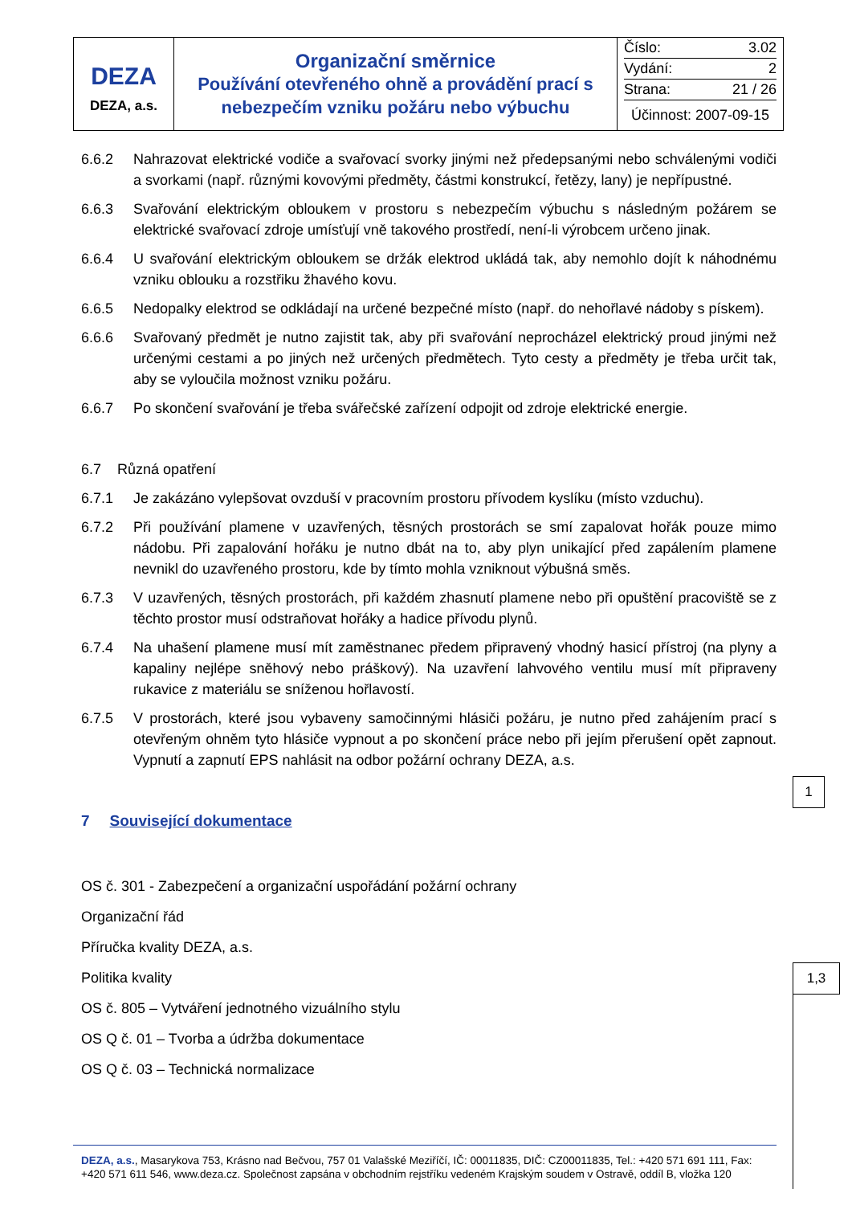| DEZA DEZA, a.s. | Organizační směrnice Používání otevřeného ohně a provádění prací s nebezpečím vzniku požáru nebo výbuchu | Číslo: 3.02 Vydání: 2 Strana: 21 / 26 Účinnost: 2007-09-15 |
6.6.2 Nahrazovat elektrické vodiče a svařovací svorky jinými než předepsanými nebo schválenými vodiči a svorkami (např. různými kovovými předměty, částmi konstrukcí, řetězy, lany) je nepřípustné.
6.6.3 Svařování elektrickým obloukem v prostoru s nebezpečím výbuchu s následným požárem se elektrické svařovací zdroje umísťují vně takového prostředí, není-li výrobcem určeno jinak.
6.6.4 U svařování elektrickým obloukem se držák elektrod ukládá tak, aby nemohlo dojít k náhodnému vzniku oblouku a rozstřiku žhavého kovu.
6.6.5 Nedopalky elektrod se odkládají na určené bezpečné místo (např. do nehořlavé nádoby s pískem).
6.6.6 Svařovaný předmět je nutno zajistit tak, aby při svařování neprocházel elektrický proud jinými než určenými cestami a po jiných než určených předmětech. Tyto cesty a předměty je třeba určit tak, aby se vyloučila možnost vzniku požáru.
6.6.7 Po skončení svařování je třeba svářečské zařízení odpojit od zdroje elektrické energie.
6.7 Různá opatření
6.7.1 Je zakázáno vylepšovat ovzduší v pracovním prostoru přívodem kyslíku (místo vzduchu).
6.7.2 Při používání plamene v uzavřených, těsných prostorách se smí zapalovat hořák pouze mimo nádobu. Při zapalování hořáku je nutno dbát na to, aby plyn unikající před zapálením plamene nevnikl do uzavřeného prostoru, kde by tímto mohla vzniknout výbušná směs.
6.7.3 V uzavřených, těsných prostorách, při každém zhasnutí plamene nebo při opuštění pracoviště se z těchto prostor musí odstraňovat hořáky a hadice přívodu plynů.
6.7.4 Na uhašení plamene musí mít zaměstnanec předem připravený vhodný hasicí přístroj (na plyny a kapaliny nejlépe sněhový nebo práškový). Na uzavření lahvového ventilu musí mít připraveny rukavice z materiálu se sníženou hořlavostí.
6.7.5 V prostorách, které jsou vybaveny samočinnými hlásiči požáru, je nutno před zahájením prací s otevřeným ohněm tyto hlásiče vypnout a po skončení práce nebo při jejím přerušení opět zapnout. Vypnutí a zapnutí EPS nahlásit na odbor požární ochrany DEZA, a.s.
7 Související dokumentace
OS č. 301 - Zabezpečení a organizační uspořádání požární ochrany
Organizační řád
Příručka kvality DEZA, a.s.
Politika kvality
OS č. 805 – Vytváření jednotného vizuálního stylu
OS Q č. 01 – Tvorba a údržba dokumentace
OS Q č. 03 – Technická normalizace
1
1,3
DEZA, a.s., Masarykova 753, Krásno nad Bečvou, 757 01 Valašské Meziříčí, IČ: 00011835, DIČ: CZ00011835, Tel.: +420 571 691 111, Fax: +420 571 611 546, www.deza.cz. Společnost zapsána v obchodním rejstříku vedeném Krajským soudem v Ostravě, oddíl B, vložka 120